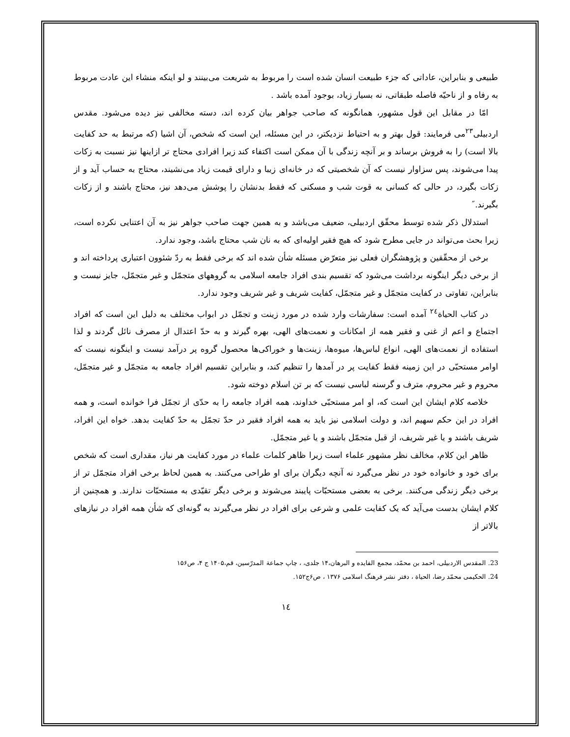طبیعی و بنابراین، عاداتی که جزء طبیعت انسان شده است را مربوط به شریعت می‌بینند و لو اینکه منشاء این عادت مربوط به رفاه و از ناحیّه فاصله طبقاتی، نه بسیار زیاد، بوجود آمده باشد .
امّا در مقابل این قول مشهور، همانگونه که صاحب جواهر بیان کرده اند، دسته مخالفی نیز دیده می‌شود. مقدس اردبیلی<sup>۲۳</sup>می فرمایند: قول بهتر و به احتیاط نزدیکتر، در این مسئله، این است که شخص، آن اشیا (که مرتبط به حد کفایت بالا است) را به فروش برساند و بر آنچه زندگی با آن ممکن است اکتفاء کند زیرا افرادی محتاج تر ازاینها نیز نسبت به زکات پیدا می‌شوند، پس سزاوار نیست که آن شخصیتی که در خانه‌ای زیبا و دارای قیمت زیاد می‌نشیند، محتاج به حساب آید و از زکات بگیرد، در حالی که کسانی به قوت شب و مسکنی که فقط بدنشان را پوشش می‌دهد نیز، محتاج باشند و از زکات بگیرند.˝
استدلال ذکر شده توسط محقّق اردبیلی، ضعیف می‌باشد و به همین جهت صاحب جواهر نیز به آن اعتنایی نکرده است، زیرا بحث می‌تواند در جایی مطرح شود که هیچ فقیر اولیه‌ای که به نان شب محتاج باشد، وجود ندارد.
برخی از محقّقین و پژوهشگران فعلی نیز متعرّض مسئله شأن شده اند که برخی فقط به ردّ شئوون اعتباری پرداخته اند و از برخی دیگر اینگونه برداشت می‌شود که تقسیم بندی افراد جامعه اسلامی به گروههای متجمّل و غیر متجمّل، جایز نیست و بنابراین، تفاوتی در کفایت متجمّل و غیر متجمّل، کفایت شریف و غیر شریف وجود ندارد.
در کتاب الحیاة<sup>۲٤</sup> آمده است: سفارشات وارد شده در مورد زینت و تجمّل در ابواب مختلف به دلیل این است که افراد اجتماع و اعم از غنی و فقیر همه از امکانات و نعمت‌های الهی، بهره گیرند و به حدّ اعتدال از مصرف نائل گردند و لذا استفاده از نعمت‌های الهی، انواع لباس‌ها، میوه‌ها، زینت‌ها و خوراکی‌ها محصول گروه پر درآمد نیست و اینگونه نیست که اوامر مستحبّی در این زمینه فقط کفایت پر در آمدها را تنظیم کند، و بنابراین تقسیم افراد جامعه به متجمّل و غیر متجمّل، محروم و غیر محروم، مترف و گرسنه لباسی نیست که بر تن اسلام دوخته شود.
خلاصه کلام ایشان این است که، او امر مستحبّی خداوند، همه افراد جامعه را به حدّی از تجمّل فرا خوانده است، و همه افراد در این حکم سهیم اند، و دولت اسلامی نیز باید به همه افراد فقیر در حدّ تجمّل به حدّ کفایت بدهد. خواه این افراد، شریف باشند و یا غیر شریف، از قبل متجمّل باشند و یا غیر متجمّل.
ظاهر این کلام، مخالف نظر مشهور علماء است زیرا ظاهر کلمات علماء در مورد کفایت هر نیاز، مقداری است که شخص برای خود و خانواده خود در نظر می‌گیرد نه آنچه دیگران برای او طراحی می‌کنند. به همین لحاظ برخی افراد متجمّل تر از برخی دیگر زندگی می‌کنند. برخی به بعضی مستحبّات پایبند می‌شوند و برخی دیگر تقیّدی به مستحبّات ندارند. و همچنین از کلام ایشان بدست می‌آید که یک کفایت علمی و شرعی برای افراد در نظر می‌گیرند به گونه‌ای که شأن همه افراد در نیازهای بالاتر از
23. المقدس الاردبیلی، احمد بن محمّد، مجمع الفایده و البرهان،۱۴ جلدی، ، چاپ جماعة المدرّسین، قم،۱۴۰۵ ج ۴، ص۱۵۶
24. الحکیمی محمّد رضا، الحیاة ، دفتر نشر فرهنگ اسلامی ۱۳۷۶ ، ص۶ج۱۵۲.
١٤